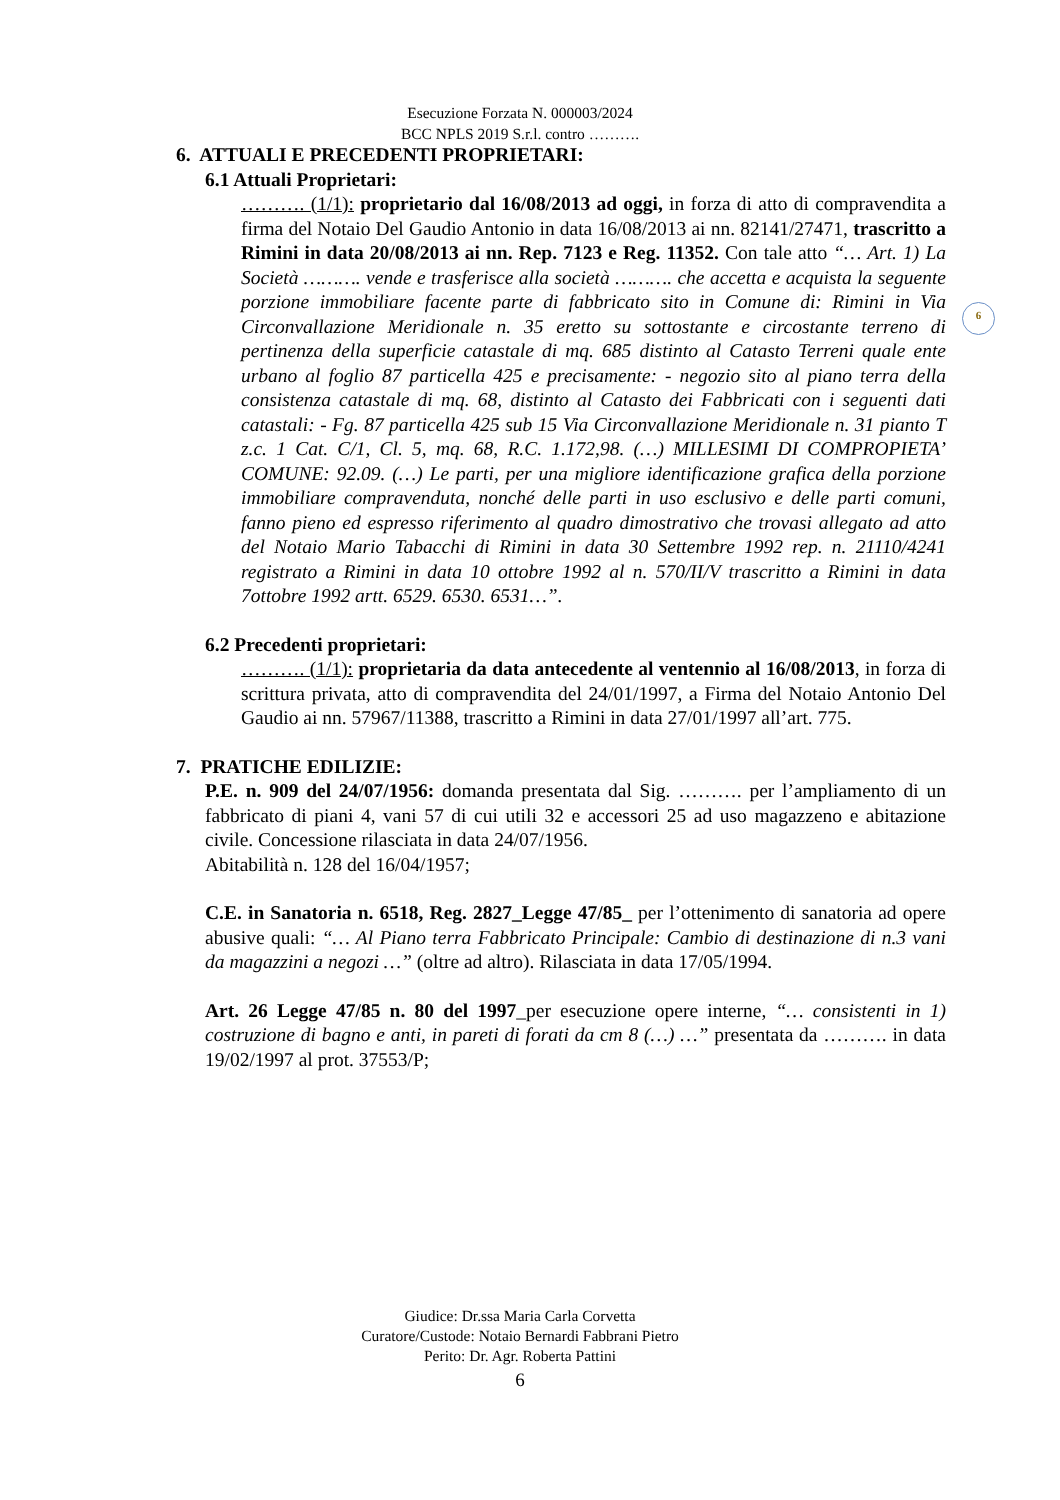Esecuzione Forzata N. 000003/2024
BCC NPLS 2019 S.r.l. contro ……….
6
6. ATTUALI E PRECEDENTI PROPRIETARI:
6.1 Attuali Proprietari:
………. (1/1): proprietario dal 16/08/2013 ad oggi, in forza di atto di compravendita a firma del Notaio Del Gaudio Antonio in data 16/08/2013 ai nn. 82141/27471, trascritto a Rimini in data 20/08/2013 ai nn. Rep. 7123 e Reg. 11352. Con tale atto “… Art. 1) La Società ………. vende e trasferisce alla società ………. che accetta e acquista la seguente porzione immobiliare facente parte di fabbricato sito in Comune di: Rimini in Via Circonvallazione Meridionale n. 35 eretto su sottostante e circostante terreno di pertinenza della superficie catastale di mq. 685 distinto al Catasto Terreni quale ente urbano al foglio 87 particella 425 e precisamente: - negozio sito al piano terra della consistenza catastale di mq. 68, distinto al Catasto dei Fabbricati con i seguenti dati catastali: - Fg. 87 particella 425 sub 15 Via Circonvallazione Meridionale n. 31 pianto T z.c. 1 Cat. C/1, Cl. 5, mq. 68, R.C. 1.172,98. (…) MILLESIMI DI COMPROPIETA’ COMUNE: 92.09. (…) Le parti, per una migliore identificazione grafica della porzione immobiliare compravenduta, nonché delle parti in uso esclusivo e delle parti comuni, fanno pieno ed espresso riferimento al quadro dimostrativo che trovasi allegato ad atto del Notaio Mario Tabacchi di Rimini in data 30 Settembre 1992 rep. n. 21110/4241 registrato a Rimini in data 10 ottobre 1992 al n. 570/II/V trascritto a Rimini in data 7ottobre 1992 artt. 6529. 6530. 6531…”.
6.2 Precedenti proprietari:
………. (1/1): proprietaria da data antecedente al ventennio al 16/08/2013, in forza di scrittura privata, atto di compravendita del 24/01/1997, a Firma del Notaio Antonio Del Gaudio ai nn. 57967/11388, trascritto a Rimini in data 27/01/1997 all’art. 775.
7. PRATICHE EDILIZIE:
P.E. n. 909 del 24/07/1956: domanda presentata dal Sig. ………. per l’ampliamento di un fabbricato di piani 4, vani 57 di cui utili 32 e accessori 25 ad uso magazzeno e abitazione civile. Concessione rilasciata in data 24/07/1956.
Abitabilità n. 128 del 16/04/1957;
C.E. in Sanatoria n. 6518, Reg. 2827_Legge 47/85_ per l’ottenimento di sanatoria ad opere abusive quali: “… Al Piano terra Fabbricato Principale: Cambio di destinazione di n.3 vani da magazzini a negozi …” (oltre ad altro). Rilasciata in data 17/05/1994.
Art. 26 Legge 47/85 n. 80 del 1997_per esecuzione opere interne, “… consistenti in 1) costruzione di bagno e anti, in pareti di forati da cm 8 (…) …” presentata da ………. in data 19/02/1997 al prot. 37553/P;
Giudice: Dr.ssa Maria Carla Corvetta
Curatore/Custode: Notaio Bernardi Fabbrani Pietro
Perito: Dr. Agr. Roberta Pattini
6